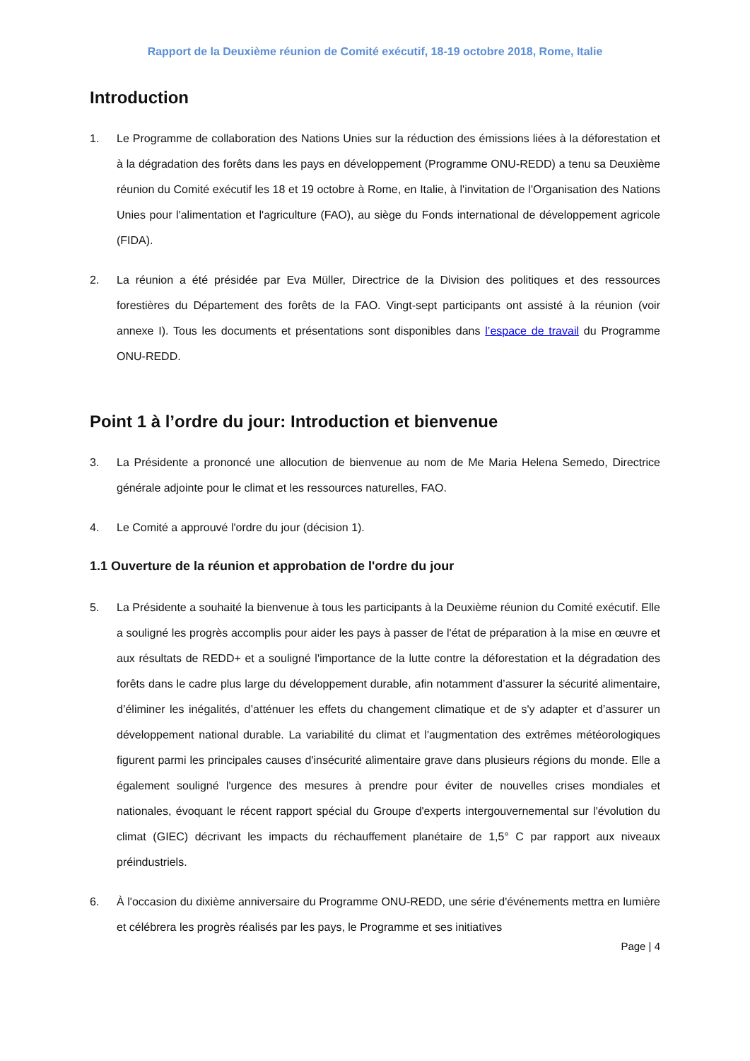Rapport de la Deuxième réunion de Comité exécutif, 18-19 octobre 2018, Rome, Italie
Introduction
1. Le Programme de collaboration des Nations Unies sur la réduction des émissions liées à la déforestation et à la dégradation des forêts dans les pays en développement (Programme ONU-REDD) a tenu sa Deuxième réunion du Comité exécutif les 18 et 19 octobre à Rome, en Italie, à l'invitation de l'Organisation des Nations Unies pour l'alimentation et l'agriculture (FAO), au siège du Fonds international de développement agricole (FIDA).
2. La réunion a été présidée par Eva Müller, Directrice de la Division des politiques et des ressources forestières du Département des forêts de la FAO. Vingt-sept participants ont assisté à la réunion (voir annexe I). Tous les documents et présentations sont disponibles dans l’espace de travail du Programme ONU-REDD.
Point 1 à l’ordre du jour: Introduction et bienvenue
3. La Présidente a prononcé une allocution de bienvenue au nom de Me Maria Helena Semedo, Directrice générale adjointe pour le climat et les ressources naturelles, FAO.
4. Le Comité a approuvé l'ordre du jour (décision 1).
1.1 Ouverture de la réunion et approbation de l'ordre du jour
5. La Présidente a souhaité la bienvenue à tous les participants à la Deuxième réunion du Comité exécutif. Elle a souligné les progrès accomplis pour aider les pays à passer de l'état de préparation à la mise en œuvre et aux résultats de REDD+ et a souligné l'importance de la lutte contre la déforestation et la dégradation des forêts dans le cadre plus large du développement durable, afin notamment d’assurer la sécurité alimentaire, d’éliminer les inégalités, d’atténuer les effets du changement climatique et de s'y adapter et d’assurer un développement national durable. La variabilité du climat et l'augmentation des extrêmes météorologiques figurent parmi les principales causes d'insécurité alimentaire grave dans plusieurs régions du monde. Elle a également souligné l'urgence des mesures à prendre pour éviter de nouvelles crises mondiales et nationales, évoquant le récent rapport spécial du Groupe d'experts intergouvernemental sur l'évolution du climat (GIEC) décrivant les impacts du réchauffement planétaire de 1,5° C par rapport aux niveaux préindustriels.
6. À l'occasion du dixième anniversaire du Programme ONU-REDD, une série d'événements mettra en lumière et célébrera les progrès réalisés par les pays, le Programme et ses initiatives
Page | 4